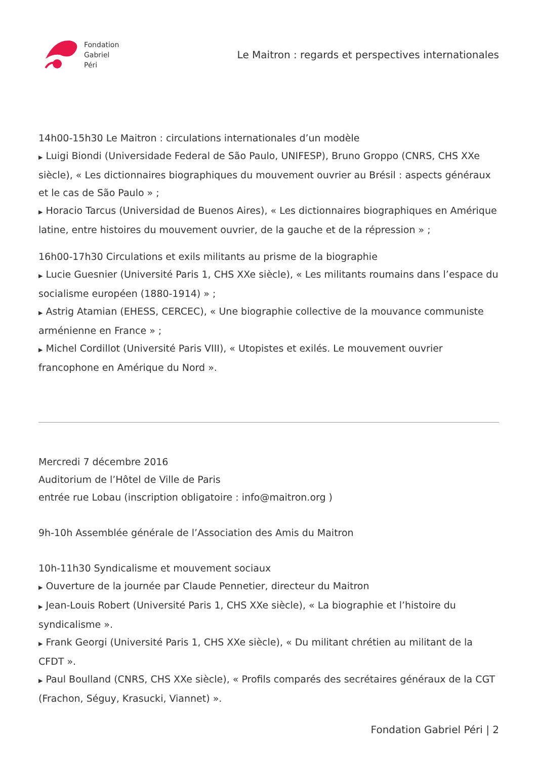Fondation
Gabriel
Péri
Le Maitron : regards et perspectives internationales
14h00-15h30 Le Maitron : circulations internationales d’un modèle
▶ Luigi Biondi (Universidade Federal de São Paulo, UNIFESP), Bruno Groppo (CNRS, CHS XXe siècle), « Les dictionnaires biographiques du mouvement ouvrier au Brésil : aspects généraux et le cas de São Paulo » ;
▶ Horacio Tarcus (Universidad de Buenos Aires), « Les dictionnaires biographiques en Amérique latine, entre histoires du mouvement ouvrier, de la gauche et de la répression » ;
16h00-17h30 Circulations et exils militants au prisme de la biographie
▶ Lucie Guesnier (Université Paris 1, CHS XXe siècle), « Les militants roumains dans l’espace du socialisme européen (1880-1914) » ;
▶ Astrig Atamian (EHESS, CERCEC), « Une biographie collective de la mouvance communiste arménienne en France » ;
▶ Michel Cordillot (Université Paris VIII), « Utopistes et exilés. Le mouvement ouvrier francophone en Amérique du Nord ».
Mercredi 7 décembre 2016
Auditorium de l’Hôtel de Ville de Paris
entrée rue Lobau (inscription obligatoire : info@maitron.org )
9h-10h Assemblée générale de l’Association des Amis du Maitron
10h-11h30 Syndicalisme et mouvement sociaux
▶ Ouverture de la journée par Claude Pennetier, directeur du Maitron
▶ Jean-Louis Robert (Université Paris 1, CHS XXe siècle), « La biographie et l’histoire du syndicalisme ».
▶ Frank Georgi (Université Paris 1, CHS XXe siècle), « Du militant chrétien au militant de la CFDT ».
▶ Paul Boulland (CNRS, CHS XXe siècle), « Profils comparés des secrétaires généraux de la CGT (Frachon, Séguy, Krasucki, Viannet) ».
Fondation Gabriel Péri | 2